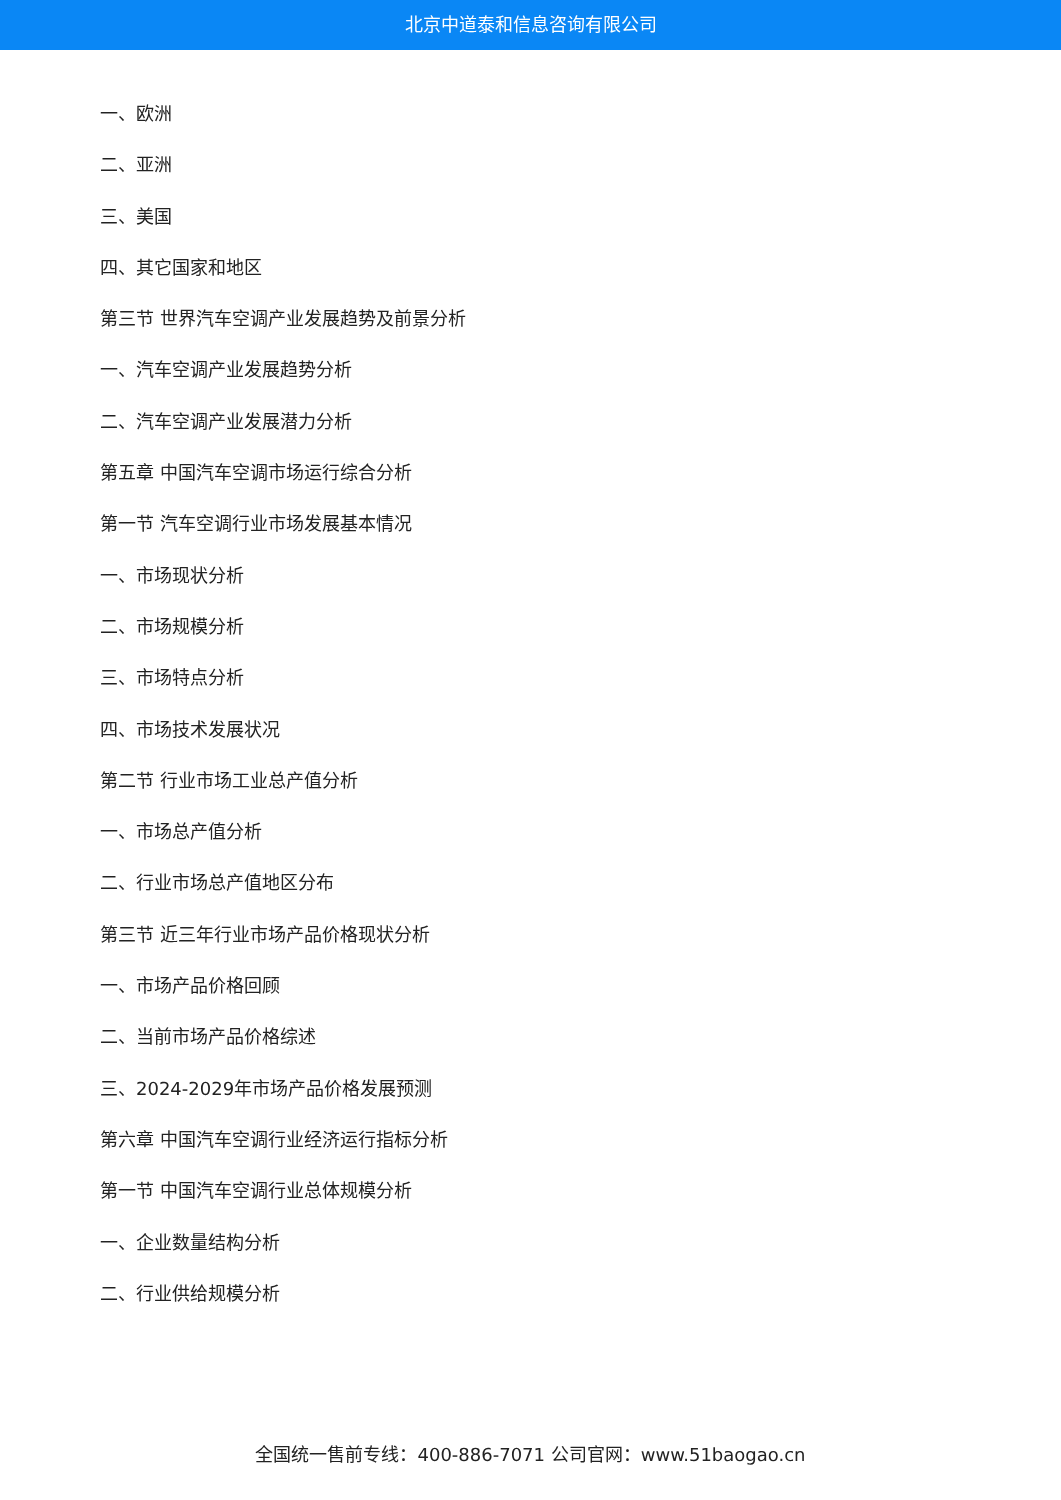北京中道泰和信息咨询有限公司
一、欧洲
二、亚洲
三、美国
四、其它国家和地区
第三节 世界汽车空调产业发展趋势及前景分析
一、汽车空调产业发展趋势分析
二、汽车空调产业发展潜力分析
第五章 中国汽车空调市场运行综合分析
第一节 汽车空调行业市场发展基本情况
一、市场现状分析
二、市场规模分析
三、市场特点分析
四、市场技术发展状况
第二节 行业市场工业总产值分析
一、市场总产值分析
二、行业市场总产值地区分布
第三节 近三年行业市场产品价格现状分析
一、市场产品价格回顾
二、当前市场产品价格综述
三、2024-2029年市场产品价格发展预测
第六章 中国汽车空调行业经济运行指标分析
第一节 中国汽车空调行业总体规模分析
一、企业数量结构分析
二、行业供给规模分析
全国统一售前专线：400-886-7071 公司官网：www.51baogao.cn